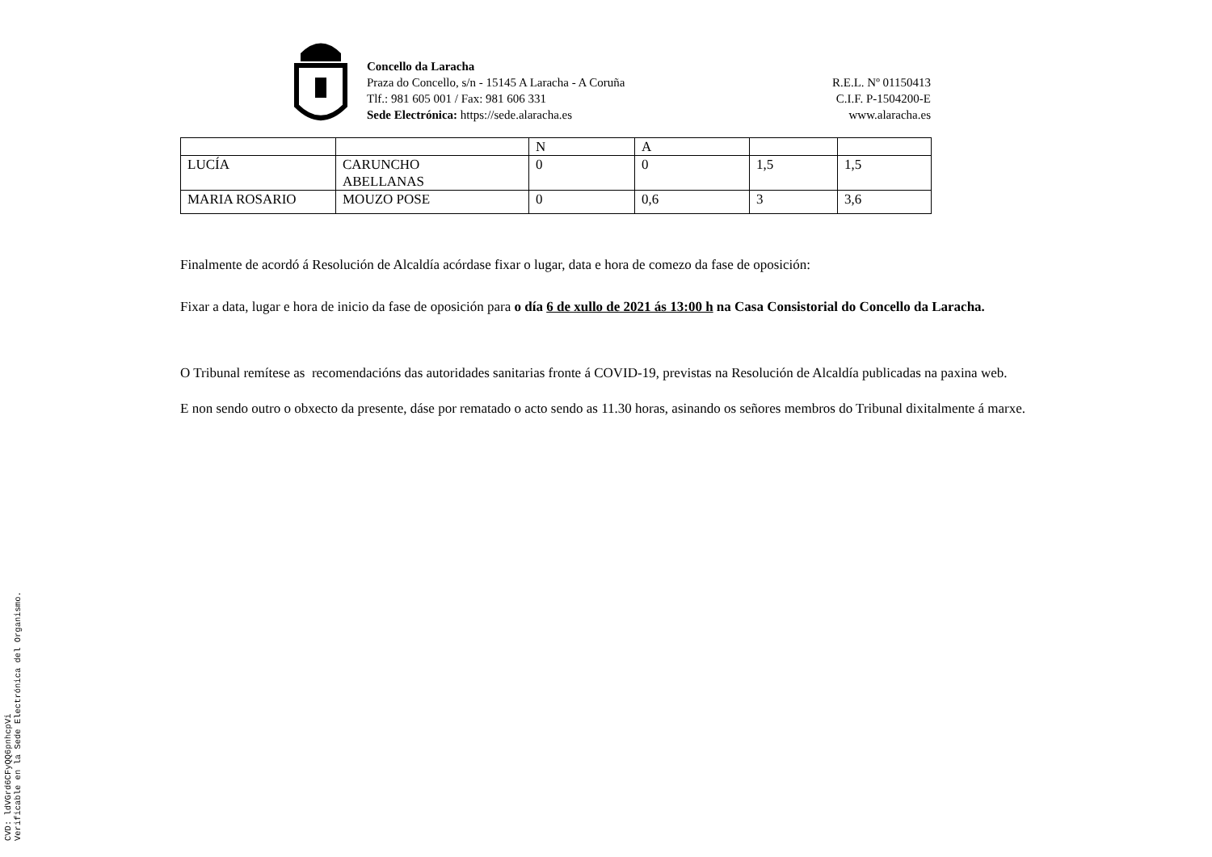Concello da Laracha
Praza do Concello, s/n - 15145 A Laracha - A Coruña
Tlf.: 981 605 001 / Fax: 981 606 331
Sede Electrónica: https://sede.alaracha.es
R.E.L. Nº 01150413
C.I.F. P-1504200-E
www.alaracha.es
| | | N | A | | |
| LUCÍA | CARUNCHO ABELLANAS | 0 | 0 | 1,5 | 1,5 |
| MARIA ROSARIO | MOUZO POSE | 0 | 0,6 | 3 | 3,6 |
Finalmente de acordó á Resolución de Alcaldía acórdase fixar o lugar, data e hora de comezo da fase de oposición:
Fixar a data, lugar e hora de inicio da fase de oposición para o día 6 de xullo de 2021 ás 13:00 h na Casa Consistorial do Concello da Laracha.
O Tribunal remítese as recomendacións das autoridades sanitarias fronte á COVID-19, previstas na Resolución de Alcaldía publicadas na paxina web.
E non sendo outro o obxecto da presente, dáse por rematado o acto sendo as 11.30 horas, asinando os señores membros do Tribunal dixitalmente á marxe.
CVD: ldVGrd6CFyQQ6pnhcpVi
Verificable en la Sede Electrónica del Organismo.